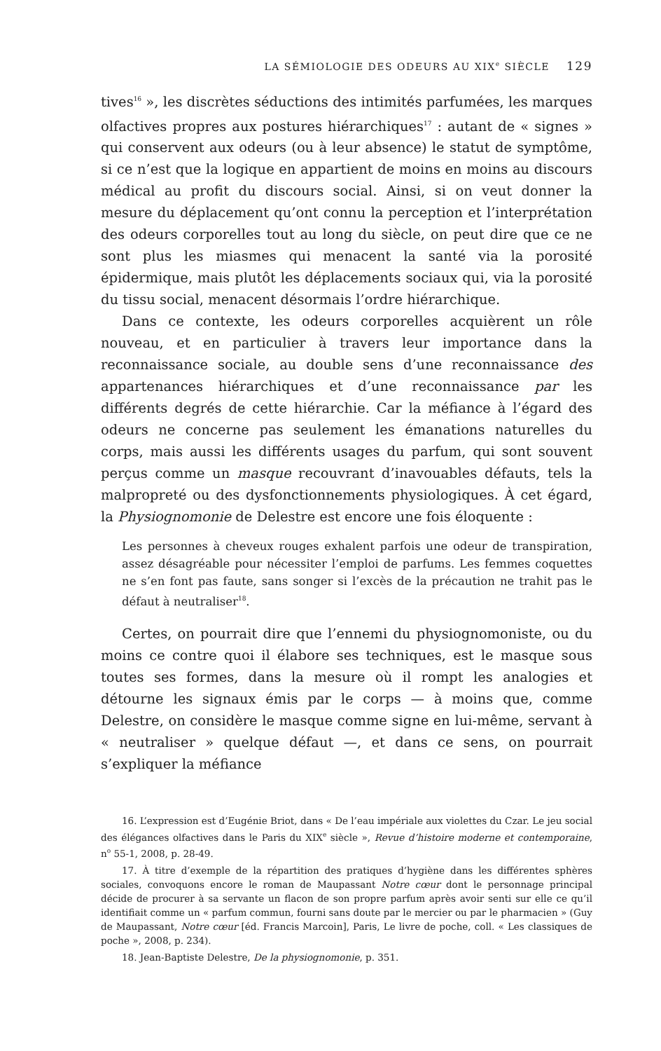LA SÉMIOLOGIE DES ODEURS AU XIX<sup>e</sup> SIÈCLE 129
tives<sup>16</sup> », les discrètes séductions des intimités parfumées, les marques olfactives propres aux postures hiérarchiques<sup>17</sup> : autant de « signes » qui conservent aux odeurs (ou à leur absence) le statut de symptôme, si ce n’est que la logique en appartient de moins en moins au discours médical au profit du discours social. Ainsi, si on veut donner la mesure du déplacement qu’ont connu la perception et l’interprétation des odeurs corporelles tout au long du siècle, on peut dire que ce ne sont plus les miasmes qui menacent la santé via la porosité épidermique, mais plutôt les déplacements sociaux qui, via la porosité du tissu social, menacent désormais l’ordre hiérarchique.
Dans ce contexte, les odeurs corporelles acquièrent un rôle nouveau, et en particulier à travers leur importance dans la reconnaissance sociale, au double sens d’une reconnaissance des appartenances hiérarchiques et d’une reconnaissance par les différents degrés de cette hiérarchie. Car la méfiance à l’égard des odeurs ne concerne pas seulement les émanations naturelles du corps, mais aussi les différents usages du parfum, qui sont souvent perçus comme un masque recouvrant d’inavouables défauts, tels la malpropreté ou des dysfonctionnements physiologiques. À cet égard, la Physiognomonie de Delestre est encore une fois éloquente :
Les personnes à cheveux rouges exhalent parfois une odeur de transpiration, assez désagréable pour nécessiter l’emploi de parfums. Les femmes coquettes ne s’en font pas faute, sans songer si l’excès de la précaution ne trahit pas le défaut à neutraliser<sup>18</sup>.
Certes, on pourrait dire que l’ennemi du physiognomoniste, ou du moins ce contre quoi il élabore ses techniques, est le masque sous toutes ses formes, dans la mesure où il rompt les analogies et détourne les signaux émis par le corps — à moins que, comme Delestre, on considère le masque comme signe en lui-même, servant à « neutraliser » quelque défaut —, et dans ce sens, on pourrait s’expliquer la méfiance
16. L’expression est d’Eugénie Briot, dans « De l’eau impériale aux violettes du Czar. Le jeu social des élégances olfactives dans le Paris du XIX<sup>e</sup> siècle », Revue d’histoire moderne et contemporaine, n<sup>o</sup> 55-1, 2008, p. 28-49.
17. À titre d’exemple de la répartition des pratiques d’hygiène dans les différentes sphères sociales, convoquons encore le roman de Maupassant Notre cœur dont le personnage principal décide de procurer à sa servante un flacon de son propre parfum après avoir senti sur elle ce qu’il identifiait comme un « parfum commun, fourni sans doute par le mercier ou par le pharmacien » (Guy de Maupassant, Notre cœur [éd. Francis Marcoin], Paris, Le livre de poche, coll. « Les classiques de poche », 2008, p. 234).
18. Jean-Baptiste Delestre, De la physiognomonie, p. 351.